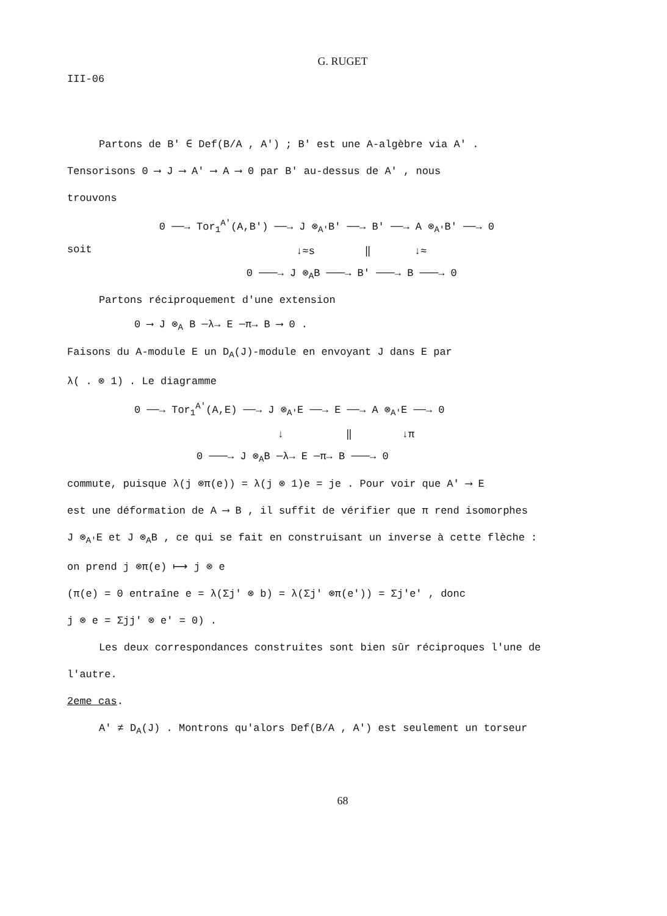G. RUGET
III-06
Partons de B' ∈ Def(B/A , A') ; B' est une A-algèbre via A' .
Tensorisons 0 ⟶ J ⟶ A' ⟶ A ⟶ 0 par B' au-dessus de A' , nous
trouvons
soit
0 ──→ Tor<sub>1</sub><sup>A'</sup>(A,B') ──→ J ⊗<sub>A'</sub>B' ──→ B' ──→ A ⊗<sub>A'</sub>B' ──→ 0 ↓≈s ‖ ↓≈ 0 ───→ J ⊗<sub>A</sub>B ───→ B' ───→ B ───→ 0
Partons réciproquement d'une extension
0 ⟶ J ⊗<sub>A</sub> B ─λ→ E ─π→ B ⟶ 0 .
Faisons du A-module E un D<sub>A</sub>(J)-module en envoyant J dans E par
λ( . ⊗ 1) . Le diagramme
0 ──→ Tor<sub>1</sub><sup>A'</sup>(A,E) ──→ J ⊗<sub>A'</sub>E ──→ E ──→ A ⊗<sub>A'</sub>E ──→ 0 ↓ ‖ ↓π 0 ───→ J ⊗<sub>A</sub>B ─λ→ E ─π→ B ───→ 0
commute, puisque λ(j ⊗π(e)) = λ(j ⊗ 1)e = je . Pour voir que A' ⟶ E
est une déformation de A ⟶ B , il suffit de vérifier que π rend isomorphes
J ⊗<sub>A'</sub>E et J ⊗<sub>A</sub>B , ce qui se fait en construisant un inverse à cette flèche :
on prend j ⊗π(e) ⟼ j ⊗ e
(π(e) = 0 entraîne e = λ(Σj' ⊗ b) = λ(Σj' ⊗π(e')) = Σj'e' , donc
j ⊗ e = Σjj' ⊗ e' = 0) .
Les deux correspondances construites sont bien sûr réciproques l'une de
l'autre.
2eme cas.
A' ≠ D<sub>A</sub>(J) . Montrons qu'alors Def(B/A , A') est seulement un torseur
68